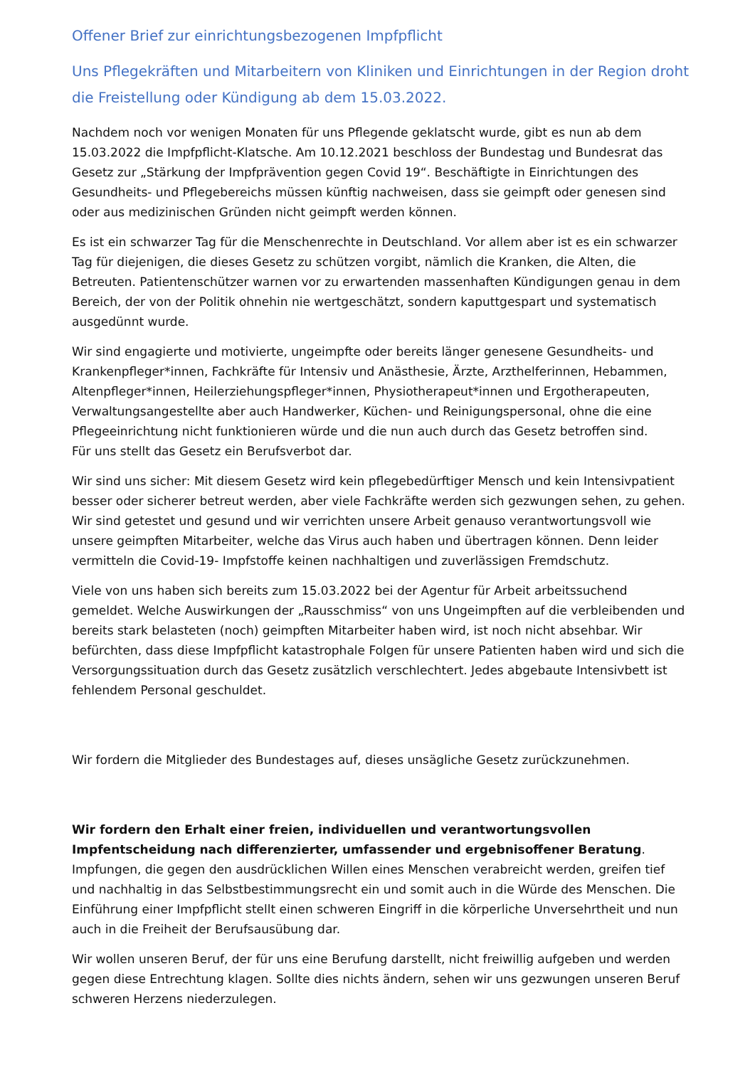Offener Brief zur einrichtungsbezogenen Impfpflicht
Uns Pflegekräften und Mitarbeitern von Kliniken und Einrichtungen in der Region droht die Freistellung oder Kündigung ab dem 15.03.2022.
Nachdem noch vor wenigen Monaten für uns Pflegende geklatscht wurde, gibt es nun ab dem 15.03.2022 die Impfpflicht-Klatsche. Am 10.12.2021 beschloss der Bundestag und Bundesrat das Gesetz zur „Stärkung der Impfprävention gegen Covid 19“. Beschäftigte in Einrichtungen des Gesundheits- und Pflegebereichs müssen künftig nachweisen, dass sie geimpft oder genesen sind oder aus medizinischen Gründen nicht geimpft werden können.
Es ist ein schwarzer Tag für die Menschenrechte in Deutschland. Vor allem aber ist es ein schwarzer Tag für diejenigen, die dieses Gesetz zu schützen vorgibt, nämlich die Kranken, die Alten, die Betreuten. Patientenschützer warnen vor zu erwartenden massenhaften Kündigungen genau in dem Bereich, der von der Politik ohnehin nie wertgeschätzt, sondern kaputtgespart und systematisch ausgedünnt wurde.
Wir sind engagierte und motivierte, ungeimpfte oder bereits länger genesene Gesundheits- und Krankenpfleger*innen, Fachkräfte für Intensiv und Anästhesie, Ärzte, Arzthelferinnen, Hebammen, Altenpfleger*innen, Heilerziehungspfleger*innen, Physiotherapeut*innen und Ergotherapeuten, Verwaltungsangestellte aber auch Handwerker, Küchen- und Reinigungspersonal, ohne die eine Pflegeeinrichtung nicht funktionieren würde und die nun auch durch das Gesetz betroffen sind.
Für uns stellt das Gesetz ein Berufsverbot dar.
Wir sind uns sicher: Mit diesem Gesetz wird kein pflegebedürftiger Mensch und kein Intensivpatient besser oder sicherer betreut werden, aber viele Fachkräfte werden sich gezwungen sehen, zu gehen. Wir sind getestet und gesund und wir verrichten unsere Arbeit genauso verantwortungsvoll wie unsere geimpften Mitarbeiter, welche das Virus auch haben und übertragen können. Denn leider vermitteln die Covid-19- Impfstoffe keinen nachhaltigen und zuverlässigen Fremdschutz.
Viele von uns haben sich bereits zum 15.03.2022 bei der Agentur für Arbeit arbeitssuchend gemeldet. Welche Auswirkungen der „Rausschmiss“ von uns Ungeimpften auf die verbleibenden und bereits stark belasteten (noch) geimpften Mitarbeiter haben wird, ist noch nicht absehbar. Wir befürchten, dass diese Impfpflicht katastrophale Folgen für unsere Patienten haben wird und sich die Versorgungssituation durch das Gesetz zusätzlich verschlechtert. Jedes abgebaute Intensivbett ist fehlendem Personal geschuldet.
Wir fordern die Mitglieder des Bundestages auf, dieses unsägliche Gesetz zurückzunehmen.
Wir fordern den Erhalt einer freien, individuellen und verantwortungsvollen Impfentscheidung nach differenzierter, umfassender und ergebnisoffener Beratung. Impfungen, die gegen den ausdrücklichen Willen eines Menschen verabreicht werden, greifen tief und nachhaltig in das Selbstbestimmungsrecht ein und somit auch in die Würde des Menschen. Die Einführung einer Impfpflicht stellt einen schweren Eingriff in die körperliche Unversehrtheit und nun auch in die Freiheit der Berufsausübung dar.
Wir wollen unseren Beruf, der für uns eine Berufung darstellt, nicht freiwillig aufgeben und werden gegen diese Entrechtung klagen. Sollte dies nichts ändern, sehen wir uns gezwungen unseren Beruf schweren Herzens niederzulegen.